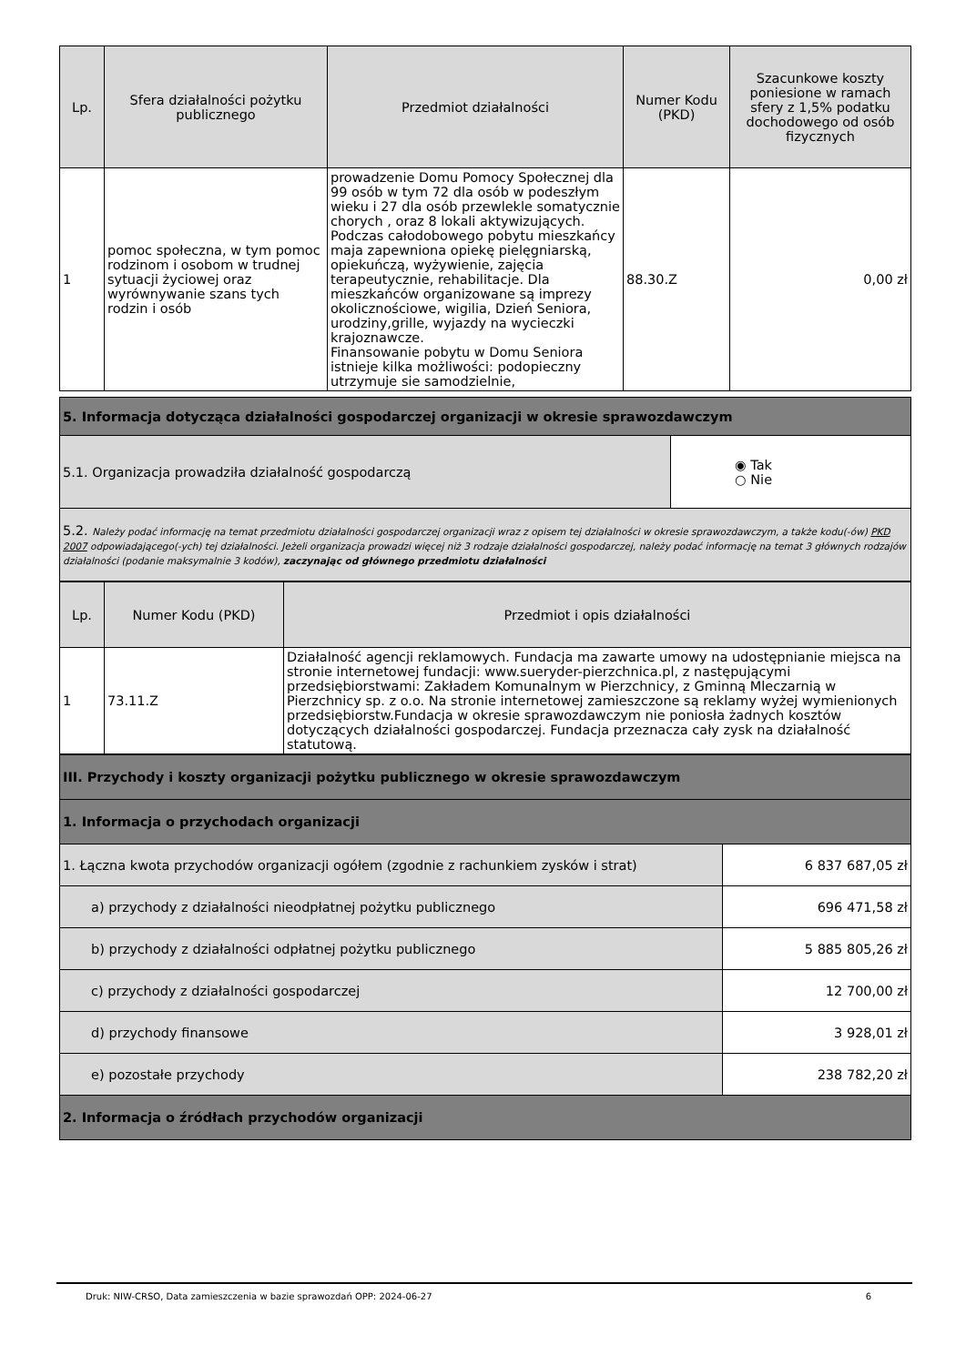| Lp. | Sfera działalności pożytku publicznego | Przedmiot działalności | Numer Kodu (PKD) | Szacunkowe koszty poniesione w ramach sfery z 1,5% podatku dochodowego od osób fizycznych |
| --- | --- | --- | --- | --- |
| 1 | pomoc społeczna, w tym pomoc rodzinom i osobom w trudnej sytuacji życiowej oraz wyrównywanie szans tych rodzin i osób | prowadzenie Domu Pomocy Społecznej dla 99 osób w tym 72 dla osób w podeszłym wieku i 27 dla osób przewlekle somatycznie chorych , oraz 8 lokali aktywizujących. Podczas całodobowego pobytu mieszkańcy maja zapewniona opiekę pielęgniarską, opiekuńczą, wyżywienie, zajęcia terapeutycznie, rehabilitacje. Dla mieszkańców organizowane są imprezy okolicznościowe, wigilia, Dzień Seniora, urodziny,grille, wyjazdy na wycieczki krajoznawcze. Finansowanie pobytu w Domu Seniora istnieje kilka możliwości: podopieczny utrzymuje sie samodzielnie, | 88.30.Z | 0,00 zł |
| 5. Informacja dotycząca działalności gospodarczej organizacji w okresie sprawozdawczym | |
| 5.1. Organizacja prowadziła działalność gospodarczą | ◉ Tak ○ Nie |
| 5.2. Należy podać informację na temat przedmiotu działalności gospodarczej organizacji wraz z opisem tej działalności w okresie sprawozdawczym, a także kodu(-ów) PKD 2007 odpowiadającego(-ych) tej działalności. Jeżeli organizacja prowadzi więcej niż 3 rodzaje działalności gospodarczej, należy podać informację na temat 3 głównych rodzajów działalności (podanie maksymalnie 3 kodów), zaczynając od głównego przedmiotu działalności | |
| Lp. | Numer Kodu (PKD) | Przedmiot i opis działalności |
| --- | --- | --- |
| 1 | 73.11.Z | Działalność agencji reklamowych. Fundacja ma zawarte umowy na udostępnianie miejsca na stronie internetowej fundacji: www.sueryder-pierzchnica.pl, z następującymi przedsiębiorstwami: Zakładem Komunalnym w Pierzchnicy, z Gminną Mleczarnią w Pierzchnicy sp. z o.o. Na stronie internetowej zamieszczone są reklamy wyżej wymienionych przedsiębiorstw.Fundacja w okresie sprawozdawczym nie poniosła żadnych kosztów dotyczących działalności gospodarczej. Fundacja przeznacza cały zysk na działalność statutową. |
| III. Przychody i koszty organizacji pożytku publicznego w okresie sprawozdawczym | |
| 1. Informacja o przychodach organizacji | |
| 1. Łączna kwota przychodów organizacji ogółem (zgodnie z rachunkiem zysków i strat) | 6 837 687,05 zł |
| a) przychody z działalności nieodpłatnej pożytku publicznego | 696 471,58 zł |
| b) przychody z działalności odpłatnej pożytku publicznego | 5 885 805,26 zł |
| c) przychody z działalności gospodarczej | 12 700,00 zł |
| d) przychody finansowe | 3 928,01 zł |
| e) pozostałe przychody | 238 782,20 zł |
| 2. Informacja o źródłach przychodów organizacji | |
Druk: NIW-CRSO, Data zamieszczenia w bazie sprawozdań OPP: 2024-06-27 6